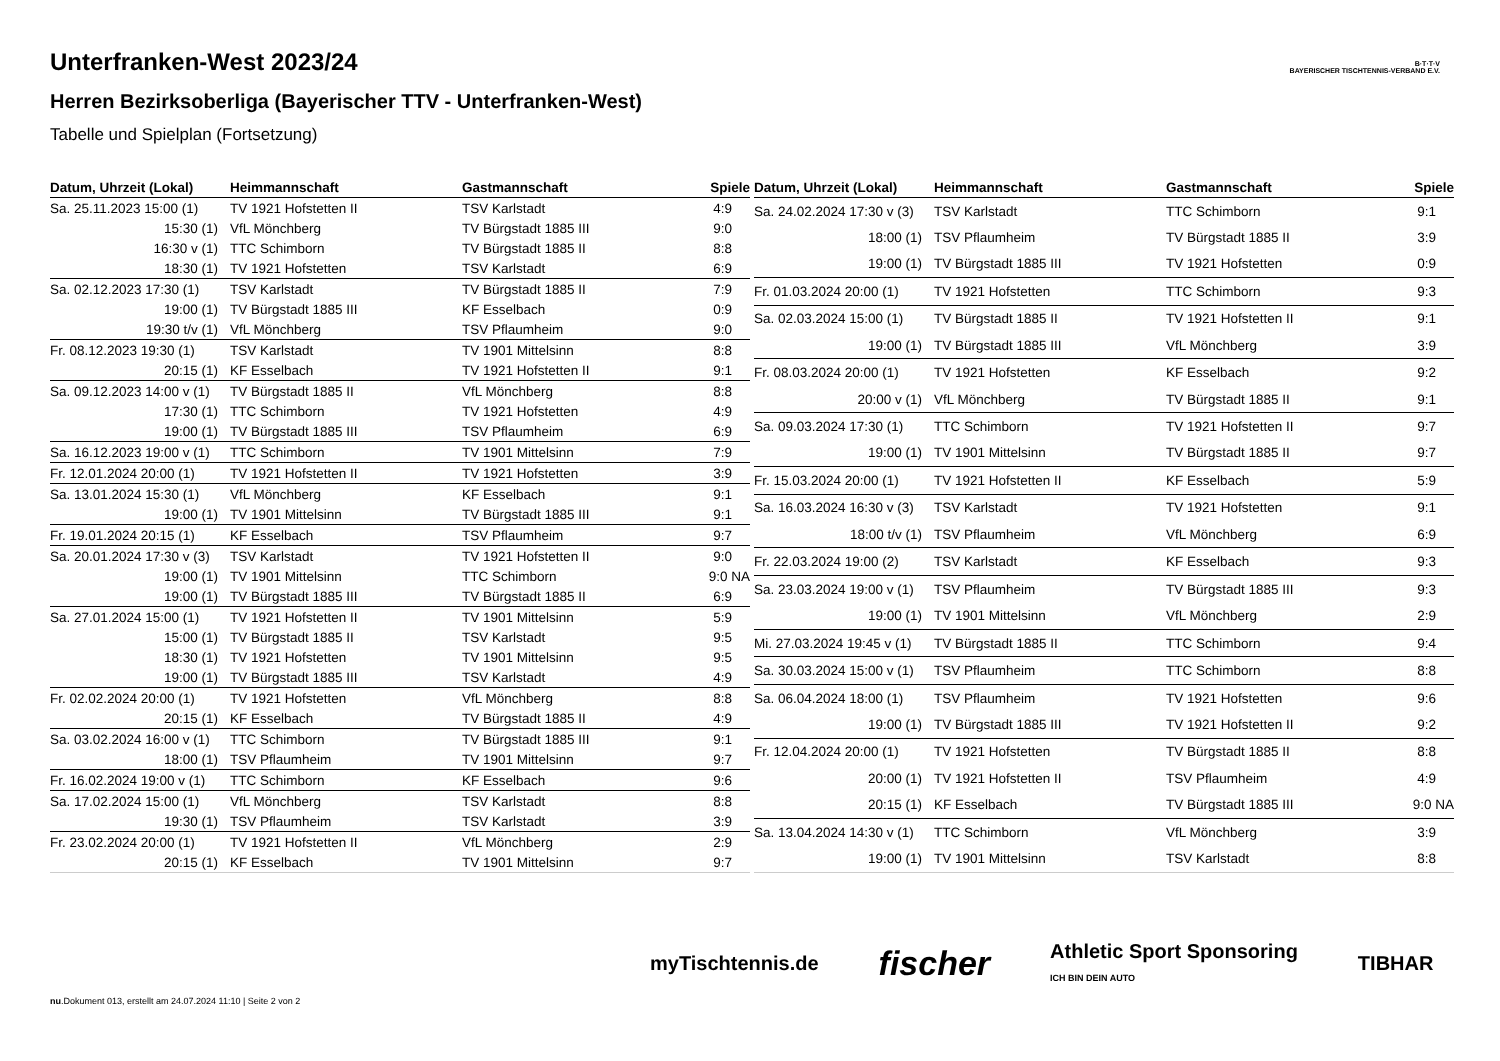Unterfranken-West 2023/24
Herren Bezirksoberliga (Bayerischer TTV - Unterfranken-West)
Tabelle und Spielplan (Fortsetzung)
B·T·T·V
BAYERISCHER TISCHTENNIS-VERBAND E.V.
| Datum, Uhrzeit (Lokal) | Heimmannschaft | Gastmannschaft | Spiele |
| --- | --- | --- | --- |
| Sa. 25.11.2023 15:00 (1) | TV 1921 Hofstetten II | TSV Karlstadt | 4:9 |
| 15:30 (1) | VfL Mönchberg | TV Bürgstadt 1885 III | 9:0 |
| 16:30 v (1) | TTC Schimborn | TV Bürgstadt 1885 II | 8:8 |
| 18:30 (1) | TV 1921 Hofstetten | TSV Karlstadt | 6:9 |
| Sa. 02.12.2023 17:30 (1) | TSV Karlstadt | TV Bürgstadt 1885 II | 7:9 |
| 19:00 (1) | TV Bürgstadt 1885 III | KF Esselbach | 0:9 |
| 19:30 t/v (1) | VfL Mönchberg | TSV Pflaumheim | 9:0 |
| Fr. 08.12.2023 19:30 (1) | TSV Karlstadt | TV 1901 Mittelsinn | 8:8 |
| 20:15 (1) | KF Esselbach | TV 1921 Hofstetten II | 9:1 |
| Sa. 09.12.2023 14:00 v (1) | TV Bürgstadt 1885 II | VfL Mönchberg | 8:8 |
| 17:30 (1) | TTC Schimborn | TV 1921 Hofstetten | 4:9 |
| 19:00 (1) | TV Bürgstadt 1885 III | TSV Pflaumheim | 6:9 |
| Sa. 16.12.2023 19:00 v (1) | TTC Schimborn | TV 1901 Mittelsinn | 7:9 |
| Fr. 12.01.2024 20:00 (1) | TV 1921 Hofstetten II | TV 1921 Hofstetten | 3:9 |
| Sa. 13.01.2024 15:30 (1) | VfL Mönchberg | KF Esselbach | 9:1 |
| 19:00 (1) | TV 1901 Mittelsinn | TV Bürgstadt 1885 III | 9:1 |
| Fr. 19.01.2024 20:15 (1) | KF Esselbach | TSV Pflaumheim | 9:7 |
| Sa. 20.01.2024 17:30 v (3) | TSV Karlstadt | TV 1921 Hofstetten II | 9:0 |
| 19:00 (1) | TV 1901 Mittelsinn | TTC Schimborn | 9:0 NA |
| 19:00 (1) | TV Bürgstadt 1885 III | TV Bürgstadt 1885 II | 6:9 |
| Sa. 27.01.2024 15:00 (1) | TV 1921 Hofstetten II | TV 1901 Mittelsinn | 5:9 |
| 15:00 (1) | TV Bürgstadt 1885 II | TSV Karlstadt | 9:5 |
| 18:30 (1) | TV 1921 Hofstetten | TV 1901 Mittelsinn | 9:5 |
| 19:00 (1) | TV Bürgstadt 1885 III | TSV Karlstadt | 4:9 |
| Fr. 02.02.2024 20:00 (1) | TV 1921 Hofstetten | VfL Mönchberg | 8:8 |
| 20:15 (1) | KF Esselbach | TV Bürgstadt 1885 II | 4:9 |
| Sa. 03.02.2024 16:00 v (1) | TTC Schimborn | TV Bürgstadt 1885 III | 9:1 |
| 18:00 (1) | TSV Pflaumheim | TV 1901 Mittelsinn | 9:7 |
| Fr. 16.02.2024 19:00 v (1) | TTC Schimborn | KF Esselbach | 9:6 |
| Sa. 17.02.2024 15:00 (1) | VfL Mönchberg | TSV Karlstadt | 8:8 |
| 19:30 (1) | TSV Pflaumheim | TSV Karlstadt | 3:9 |
| Fr. 23.02.2024 20:00 (1) | TV 1921 Hofstetten II | VfL Mönchberg | 2:9 |
| 20:15 (1) | KF Esselbach | TV 1901 Mittelsinn | 9:7 |
| Datum, Uhrzeit (Lokal) | Heimmannschaft | Gastmannschaft | Spiele |
| --- | --- | --- | --- |
| Sa. 24.02.2024 17:30 v (3) | TSV Karlstadt | TTC Schimborn | 9:1 |
| 18:00 (1) | TSV Pflaumheim | TV Bürgstadt 1885 II | 3:9 |
| 19:00 (1) | TV Bürgstadt 1885 III | TV 1921 Hofstetten | 0:9 |
| Fr. 01.03.2024 20:00 (1) | TV 1921 Hofstetten | TTC Schimborn | 9:3 |
| Sa. 02.03.2024 15:00 (1) | TV Bürgstadt 1885 II | TV 1921 Hofstetten II | 9:1 |
| 19:00 (1) | TV Bürgstadt 1885 III | VfL Mönchberg | 3:9 |
| Fr. 08.03.2024 20:00 (1) | TV 1921 Hofstetten | KF Esselbach | 9:2 |
| 20:00 v (1) | VfL Mönchberg | TV Bürgstadt 1885 II | 9:1 |
| Sa. 09.03.2024 17:30 (1) | TTC Schimborn | TV 1921 Hofstetten II | 9:7 |
| 19:00 (1) | TV 1901 Mittelsinn | TV Bürgstadt 1885 II | 9:7 |
| Fr. 15.03.2024 20:00 (1) | TV 1921 Hofstetten II | KF Esselbach | 5:9 |
| Sa. 16.03.2024 16:30 v (3) | TSV Karlstadt | TV 1921 Hofstetten | 9:1 |
| 18:00 t/v (1) | TSV Pflaumheim | VfL Mönchberg | 6:9 |
| Fr. 22.03.2024 19:00 (2) | TSV Karlstadt | KF Esselbach | 9:3 |
| Sa. 23.03.2024 19:00 v (1) | TSV Pflaumheim | TV Bürgstadt 1885 III | 9:3 |
| 19:00 (1) | TV 1901 Mittelsinn | VfL Mönchberg | 2:9 |
| Mi. 27.03.2024 19:45 v (1) | TV Bürgstadt 1885 II | TTC Schimborn | 9:4 |
| Sa. 30.03.2024 15:00 v (1) | TSV Pflaumheim | TTC Schimborn | 8:8 |
| Sa. 06.04.2024 18:00 (1) | TSV Pflaumheim | TV 1921 Hofstetten | 9:6 |
| 19:00 (1) | TV Bürgstadt 1885 III | TV 1921 Hofstetten II | 9:2 |
| Fr. 12.04.2024 20:00 (1) | TV 1921 Hofstetten | TV Bürgstadt 1885 II | 8:8 |
| 20:00 (1) | TV 1921 Hofstetten II | TSV Pflaumheim | 4:9 |
| 20:15 (1) | KF Esselbach | TV Bürgstadt 1885 III | 9:0 NA |
| Sa. 13.04.2024 14:30 v (1) | TTC Schimborn | VfL Mönchberg | 3:9 |
| 19:00 (1) | TV 1901 Mittelsinn | TSV Karlstadt | 8:8 |
myTischtennis.de fischer Athletic Sport Sponsoring
ICH BIN DEIN AUTO TIBHAR
nu.Dokument 013, erstellt am 24.07.2024 11:10 | Seite 2 von 2